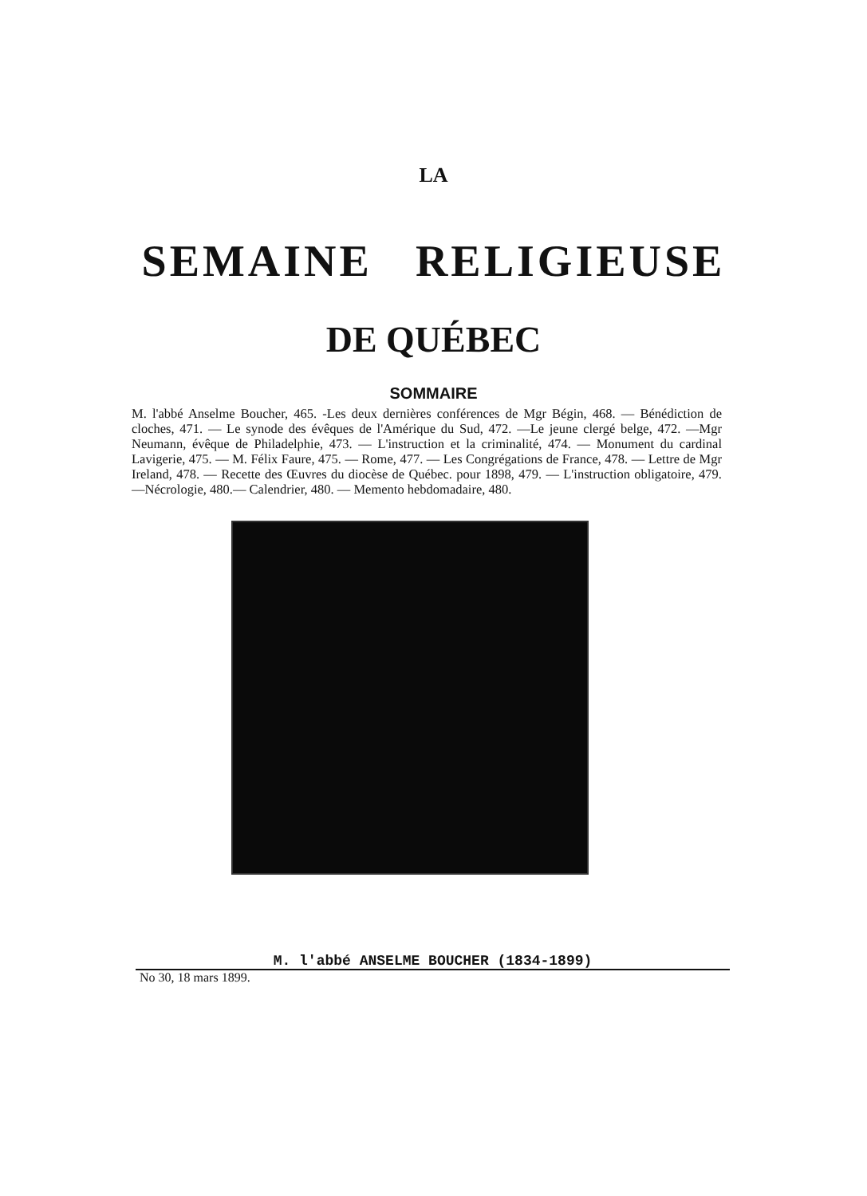LA
SEMAINE RELIGIEUSE
DE QUÉBEC
SOMMAIRE
M. l'abbé Anselme Boucher, 465. -Les deux dernières conférences de Mgr Bégin, 468. — Bénédiction de cloches, 471. — Le synode des évêques de l'Amérique du Sud, 472. —Le jeune clergé belge, 472. —Mgr Neumann, évêque de Philadelphie, 473. — L'instruction et la criminalité, 474. — Monument du cardinal Lavigerie, 475. — M. Félix Faure, 475. — Rome, 477. — Les Congrégations de France, 478. — Lettre de Mgr Ireland, 478. — Recette des Œuvres du diocèse de Québec. pour 1898, 479. — L'instruction obligatoire, 479. —Nécrologie, 480.— Calendrier, 480. — Memento hebdomadaire, 480.
M. l'abbé ANSELME BOUCHER (1834-1899)
No 30, 18 mars 1899.